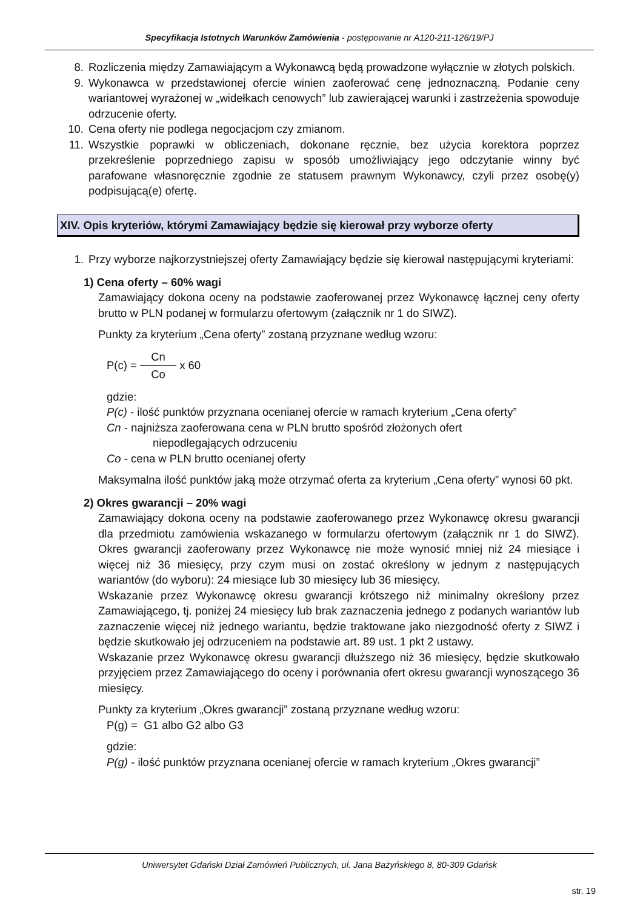Specyfikacja Istotnych Warunków Zamówienia - postępowanie nr A120-211-126/19/PJ
8. Rozliczenia między Zamawiającym a Wykonawcą będą prowadzone wyłącznie w złotych polskich.
9. Wykonawca w przedstawionej ofercie winien zaoferować cenę jednoznaczną. Podanie ceny wariantowej wyrażonej w „widełkach cenowych” lub zawierającej warunki i zastrzeżenia spowoduje odrzucenie oferty.
10. Cena oferty nie podlega negocjacjom czy zmianom.
11. Wszystkie poprawki w obliczeniach, dokonane ręcznie, bez użycia korektora poprzez przekreślenie poprzedniego zapisu w sposób umożliwiający jego odczytanie winny być parafowane własnoręcznie zgodnie ze statusem prawnym Wykonawcy, czyli przez osobę(y) podpisującą(e) ofertę.
XIV. Opis kryteriów, którymi Zamawiający będzie się kierował przy wyborze oferty
1. Przy wyborze najkorzystniejszej oferty Zamawiający będzie się kierował następującymi kryteriami:
1) Cena oferty – 60% wagi
Zamawiający dokona oceny na podstawie zaoferowanej przez Wykonawcę łącznej ceny oferty brutto w PLN podanej w formularzu ofertowym (załącznik nr 1 do SIWZ).
Punkty za kryterium „Cena oferty” zostaną przyznane według wzoru:
P(c) = Cn Co x 60
gdzie:
P(c) - ilość punktów przyznana ocenianej ofercie w ramach kryterium „Cena oferty”
Cn - najniższa zaoferowana cena w PLN brutto spośród złożonych ofert
niepodlegających odrzuceniu
Co - cena w PLN brutto ocenianej oferty
Maksymalna ilość punktów jaką może otrzymać oferta za kryterium „Cena oferty” wynosi 60 pkt.
2) Okres gwarancji – 20% wagi
Zamawiający dokona oceny na podstawie zaoferowanego przez Wykonawcę okresu gwarancji dla przedmiotu zamówienia wskazanego w formularzu ofertowym (załącznik nr 1 do SIWZ). Okres gwarancji zaoferowany przez Wykonawcę nie może wynosić mniej niż 24 miesiące i więcej niż 36 miesięcy, przy czym musi on zostać określony w jednym z następujących wariantów (do wyboru): 24 miesiące lub 30 miesięcy lub 36 miesięcy.
Wskazanie przez Wykonawcę okresu gwarancji krótszego niż minimalny określony przez Zamawiającego, tj. poniżej 24 miesięcy lub brak zaznaczenia jednego z podanych wariantów lub zaznaczenie więcej niż jednego wariantu, będzie traktowane jako niezgodność oferty z SIWZ i będzie skutkowało jej odrzuceniem na podstawie art. 89 ust. 1 pkt 2 ustawy.
Wskazanie przez Wykonawcę okresu gwarancji dłuższego niż 36 miesięcy, będzie skutkowało przyjęciem przez Zamawiającego do oceny i porównania ofert okresu gwarancji wynoszącego 36 miesięcy.
Punkty za kryterium „Okres gwarancji” zostaną przyznane według wzoru:
P(g) = G1 albo G2 albo G3
gdzie:
P(g) - ilość punktów przyznana ocenianej ofercie w ramach kryterium „Okres gwarancji”
Uniwersytet Gdański Dział Zamówień Publicznych, ul. Jana Bażyńskiego 8, 80-309 Gdańsk
str. 19